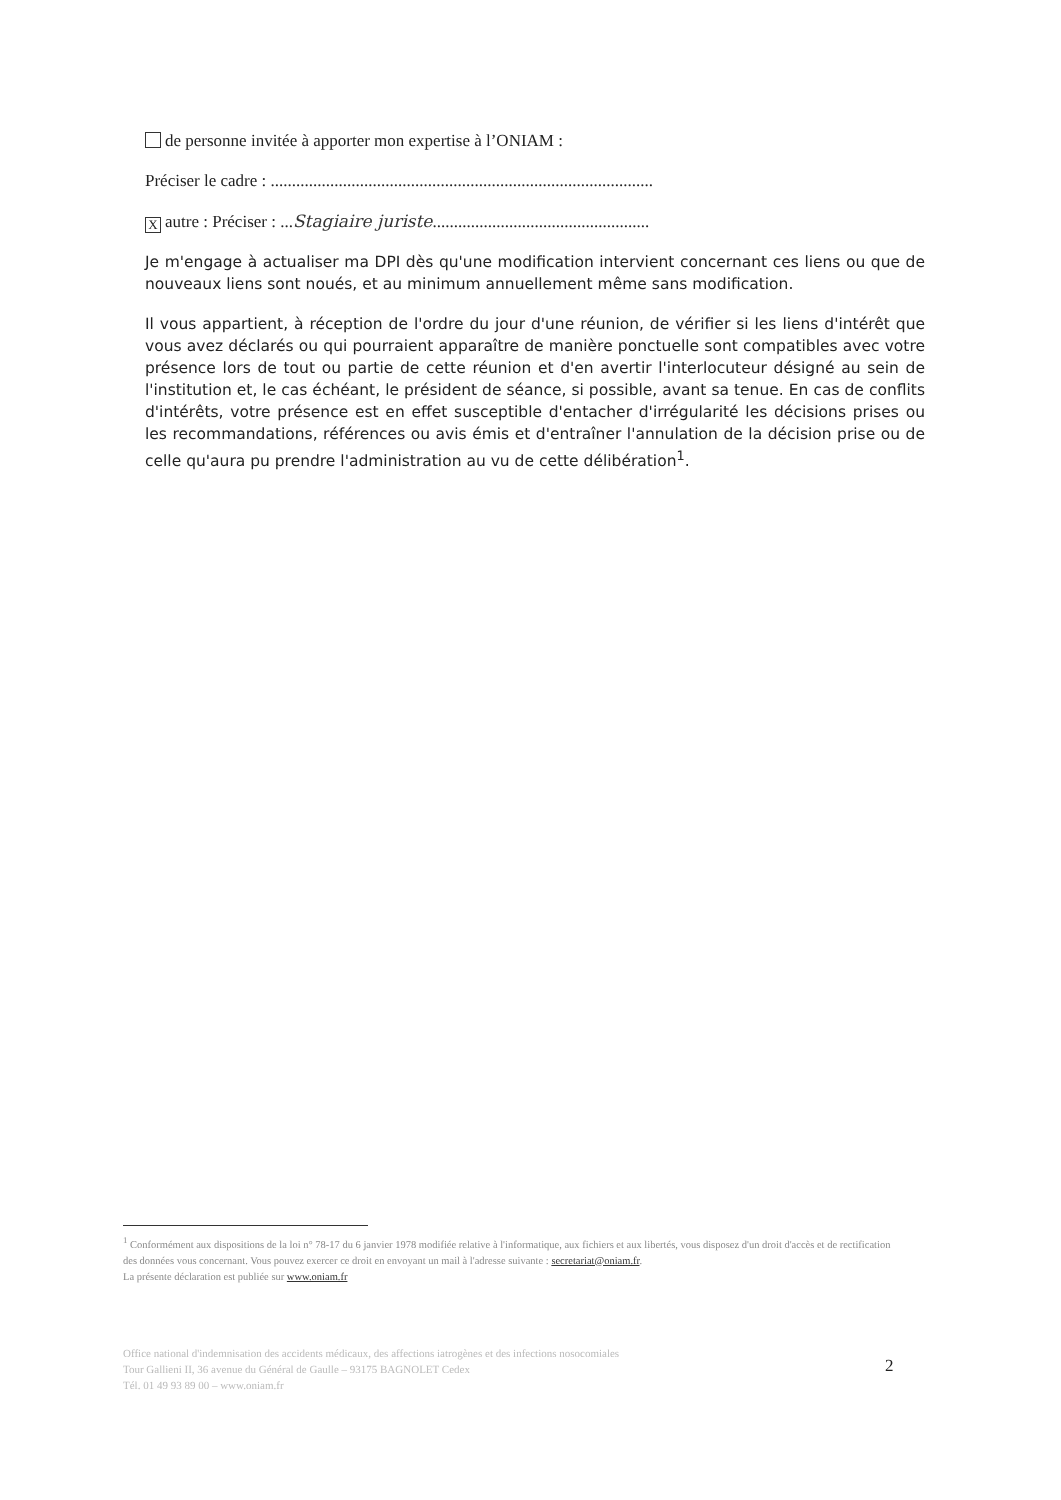de personne invitée à apporter mon expertise à l’ONIAM :
Préciser le cadre : ..........................................................................................
Xautre : Préciser : ...Stagiaire juriste...................................................
Je m'engage à actualiser ma DPI dès qu'une modification intervient concernant ces liens ou que de nouveaux liens sont noués, et au minimum annuellement même sans modification.
Il vous appartient, à réception de l'ordre du jour d'une réunion, de vérifier si les liens d'intérêt que vous avez déclarés ou qui pourraient apparaître de manière ponctuelle sont compatibles avec votre présence lors de tout ou partie de cette réunion et d'en avertir l'interlocuteur désigné au sein de l'institution et, le cas échéant, le président de séance, si possible, avant sa tenue. En cas de conflits d'intérêts, votre présence est en effet susceptible d'entacher d'irrégularité les décisions prises ou les recommandations, références ou avis émis et d'entraîner l'annulation de la décision prise ou de celle qu'aura pu prendre l'administration au vu de cette délibération<sup>1</sup>.
<sup>1</sup> Conformément aux dispositions de la loi n° 78-17 du 6 janvier 1978 modifiée relative à l'informatique, aux fichiers et aux libertés, vous disposez d'un droit d'accès et de rectification des données vous concernant. Vous pouvez exercer ce droit en envoyant un mail à l'adresse suivante : secretariat@oniam.fr.
La présente déclaration est publiée sur www.oniam.fr
Office national d'indemnisation des accidents médicaux, des affections iatrogènes et des infections nosocomiales
Tour Gallieni II, 36 avenue du Général de Gaulle – 93175 BAGNOLET Cedex
Tél. 01 49 93 89 00 – www.oniam.fr
2